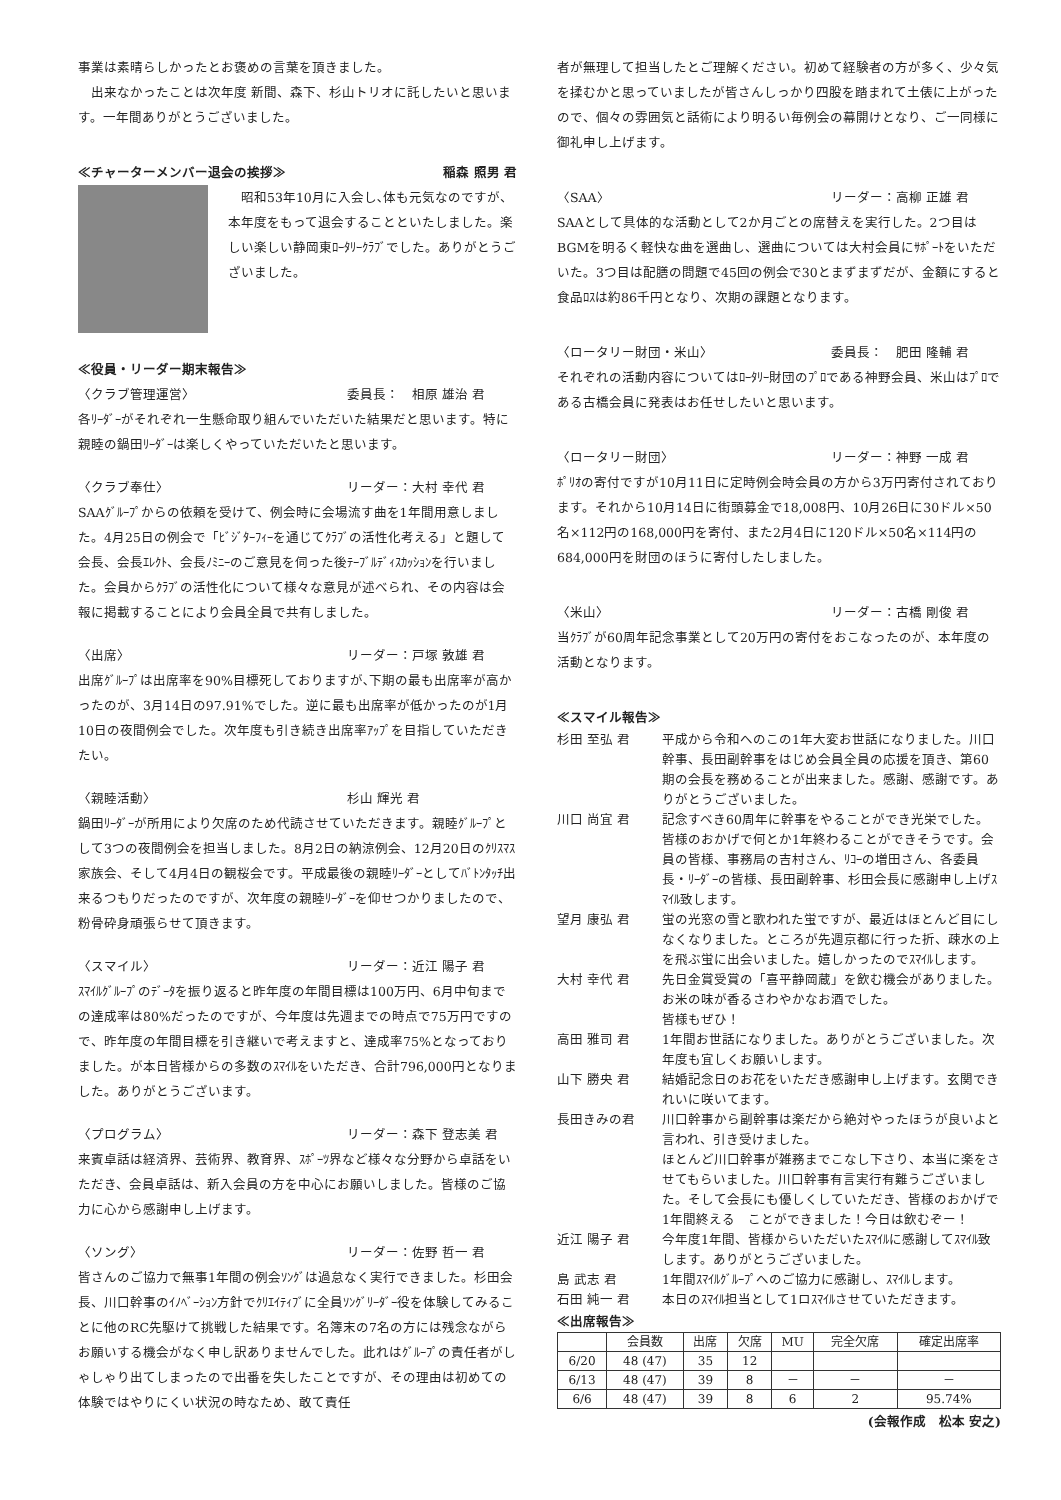事業は素晴らしかったとお褒めの言葉を頂きました。
　出来なかったことは次年度 新間、森下、杉山トリオに託したいと思います。一年間ありがとうございました。
≪チャーターメンバー退会の挨拶≫ 稲森 照男 君
　昭和53年10月に入会し､体も元気なのですが、本年度をもって退会することといたしました。楽しい楽しい静岡東ﾛｰﾀﾘｰｸﾗﾌﾞでした。ありがとうございました。
≪役員・リーダー期末報告≫
〈クラブ管理運営〉 委員長：　相原 雄治 君
各ﾘｰﾀﾞｰがそれぞれ一生懸命取り組んでいただいた結果だと思います。特に親睦の鍋田ﾘｰﾀﾞｰは楽しくやっていただいたと思います。
〈クラブ奉仕〉 リーダー：大村 幸代 君
SAAｸﾞﾙｰﾌﾟからの依頼を受けて、例会時に会場流す曲を1年間用意しました。4月25日の例会で「ﾋﾞｼﾞﾀｰﾌｨｰを通じてｸﾗﾌﾞの活性化考える」と題して会長、会長ｴﾚｸﾄ、会長ﾉﾐﾆｰのご意見を伺った後ﾃｰﾌﾞﾙﾃﾞｨｽｶｯｼｮﾝを行いました。会員からｸﾗﾌﾞの活性化について様々な意見が述べられ、その内容は会報に掲載することにより会員全員で共有しました。
〈出席〉 リーダー：戸塚 敦雄 君
出席ｸﾞﾙｰﾌﾟは出席率を90%目標死しておりますが､下期の最も出席率が高かったのが、3月14日の97.91%でした。逆に最も出席率が低かったのが1月10日の夜間例会でした。次年度も引き続き出席率ｱｯﾌﾟを目指していただきたい。
〈親睦活動〉 杉山 輝光 君
鍋田ﾘｰﾀﾞｰが所用により欠席のため代読させていただきます。親睦ｸﾞﾙｰﾌﾟとして3つの夜間例会を担当しました。8月2日の納涼例会、12月20日のｸﾘｽﾏｽ家族会、そして4月4日の観桜会です。平成最後の親睦ﾘｰﾀﾞｰとしてﾊﾞﾄﾝﾀｯﾁ出来るつもりだったのですが、次年度の親睦ﾘｰﾀﾞｰを仰せつかりましたので、粉骨砕身頑張らせて頂きます。
〈スマイル〉 リーダー：近江 陽子 君
ｽﾏｲﾙｸﾞﾙｰﾌﾟのﾃﾞｰﾀを振り返ると昨年度の年間目標は100万円、6月中旬までの達成率は80%だったのですが、今年度は先週までの時点で75万円ですので、昨年度の年間目標を引き継いで考えますと、達成率75%となっておりました。が本日皆様からの多数のｽﾏｲﾙをいただき、合計796,000円となりました。ありがとうございます。
〈プログラム〉 リーダー：森下 登志美 君
来賓卓話は経済界、芸術界、教育界、ｽﾎﾟｰﾂ界など様々な分野から卓話をいただき、会員卓話は、新入会員の方を中心にお願いしました。皆様のご協力に心から感謝申し上げます。
〈ソング〉 リーダー：佐野 哲一 君
皆さんのご協力で無事1年間の例会ｿﾝｸﾞは過怠なく実行できました。杉田会長、川口幹事のｲﾉﾍﾞｰｼｮﾝ方針でｸﾘｴｲﾃｨﾌﾞに全員ｿﾝｸﾞﾘｰﾀﾞｰ役を体験してみることに他のRC先駆けて挑戦した結果です。名簿末の7名の方には残念ながらお願いする機会がなく申し訳ありませんでした。此れはｸﾞﾙｰﾌﾟの責任者がしゃしゃり出てしまったので出番を失したことですが、その理由は初めての体験ではやりにくい状況の時なため、敢て責任
者が無理して担当したとご理解ください。初めて経験者の方が多く、少々気を揉むかと思っていましたが皆さんしっかり四股を踏まれて土俵に上がったので、個々の雰囲気と話術により明るい毎例会の幕開けとなり、ご一同様に御礼申し上げます。
〈SAA〉 リーダー：高柳 正雄 君
SAAとして具体的な活動として2か月ごとの席替えを実行した。2つ目はBGMを明るく軽快な曲を選曲し、選曲については大村会員にｻﾎﾟｰﾄをいただいた。3つ目は配膳の問題で45回の例会で30とまずまずだが、金額にすると食品ﾛｽは約86千円となり、次期の課題となります。
〈ロータリー財団・米山〉 委員長：　肥田 隆輔 君
それぞれの活動内容についてはﾛｰﾀﾘｰ財団のﾌﾟﾛである神野会員、米山はﾌﾟﾛである古橋会員に発表はお任せしたいと思います。
〈ロータリー財団〉 リーダー：神野 一成 君
ﾎﾟﾘｵの寄付ですが10月11日に定時例会時会員の方から3万円寄付されております。それから10月14日に街頭募金で18,008円、10月26日に30ドル×50名×112円の168,000円を寄付、また2月4日に120ドル×50名×114円の684,000円を財団のほうに寄付したしました。
〈米山〉 リーダー：古橋 剛俊 君
当ｸﾗﾌﾞが60周年記念事業として20万円の寄付をおこなったのが、本年度の活動となります。
≪スマイル報告≫
杉田 至弘 君 平成から令和へのこの1年大変お世話になりました。川口幹事、長田副幹事をはじめ会員全員の応援を頂き、第60期の会長を務めることが出来ました。感謝、感謝です。ありがとうございました。 川口 尚宜 君 記念すべき60周年に幹事をやることができ光栄でした。皆様のおかげで何とか1年終わることができそうです。会員の皆様、事務局の吉村さん、ﾘｺｰの増田さん、各委員長・ﾘｰﾀﾞｰの皆様、長田副幹事、杉田会長に感謝申し上げｽﾏｲﾙ致します。 望月 康弘 君 蛍の光窓の雪と歌われた蛍ですが、最近はほとんど目にしなくなりました。ところが先週京都に行った折、疎水の上を飛ぶ蛍に出会いました。嬉しかったのでｽﾏｲﾙします。 大村 幸代 君 先日金賞受賞の「喜平静岡蔵」を飲む機会がありました。お米の味が香るさわやかなお酒でした。
皆様もぜひ！ 高田 雅司 君 1年間お世話になりました。ありがとうございました。次年度も宜しくお願いします。 山下 勝央 君 結婚記念日のお花をいただき感謝申し上げます。玄関できれいに咲いてます。 長田きみの君 川口幹事から副幹事は楽だから絶対やったほうが良いよと言われ、引き受けました。
ほとんど川口幹事が雑務までこなし下さり、本当に楽をさせてもらいました。川口幹事有言実行有難うございました。そして会長にも優しくしていただき、皆様のおかげで1年間終える　ことができました！今日は飲むぞー！ 近江 陽子 君 今年度1年間、皆様からいただいたｽﾏｲﾙに感謝してｽﾏｲﾙ致します。ありがとうございました。 島 武志 君 1年間ｽﾏｲﾙｸﾞﾙｰﾌﾟへのご協力に感謝し、ｽﾏｲﾙします。 石田 純一 君 本日のｽﾏｲﾙ担当として1ロｽﾏｲﾙさせていただきます。
≪出席報告≫
| | 会員数 | 出席 | 欠席 | MU | 完全欠席 | 確定出席率 |
| --- | --- | --- | --- | --- | --- | --- |
| 6/20 | 48 (47) | 35 | 12 | | | |
| 6/13 | 48 (47) | 39 | 8 | － | － | － |
| 6/6 | 48 (47) | 39 | 8 | 6 | 2 | 95.74% |
(会報作成　松本 安之)